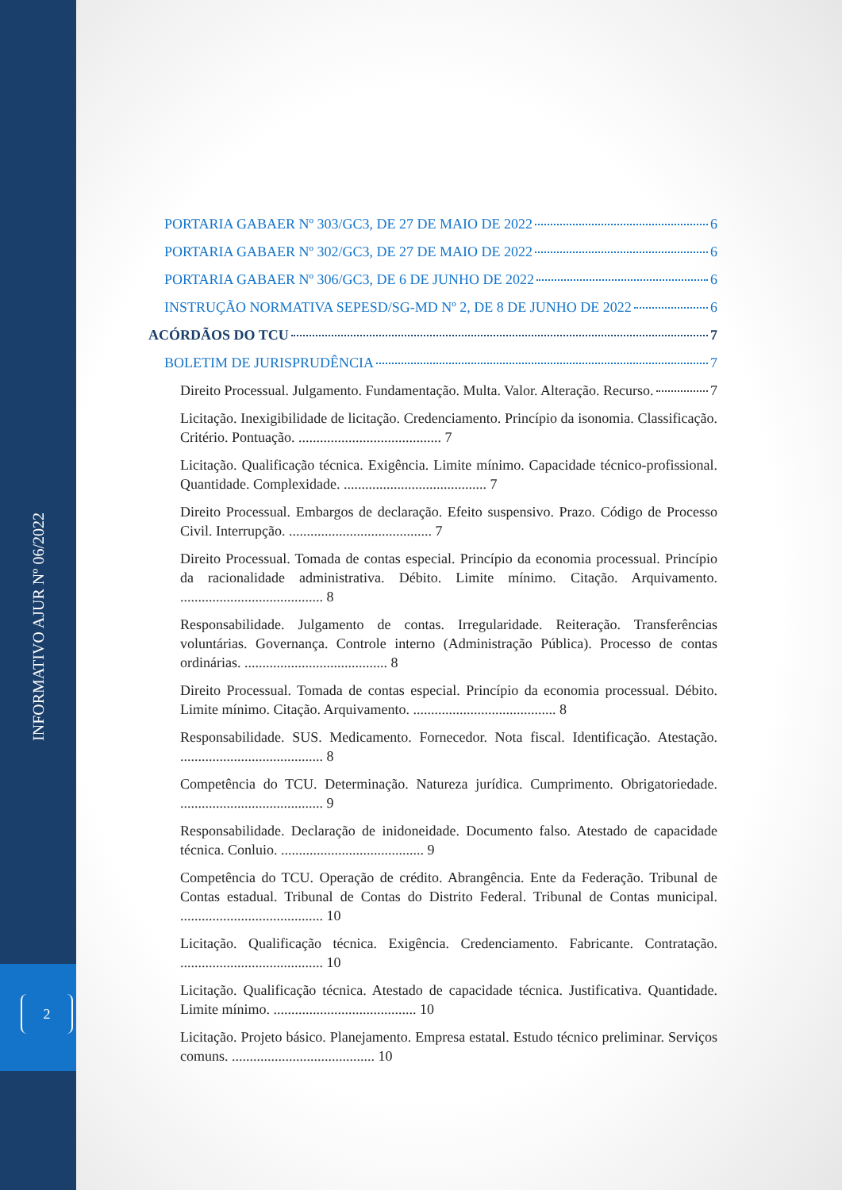INFORMATIVO AJUR Nº 06/2022
2
PORTARIA GABAER Nº 303/GC3, DE 27 DE MAIO DE 2022 6
PORTARIA GABAER Nº 302/GC3, DE 27 DE MAIO DE 2022 6
PORTARIA GABAER Nº 306/GC3, DE 6 DE JUNHO DE 2022 6
INSTRUÇÃO NORMATIVA SEPESD/SG-MD Nº 2, DE 8 DE JUNHO DE 2022 6
ACÓRDÃOS DO TCU 7
BOLETIM DE JURISPRUDÊNCIA 7
Direito Processual. Julgamento. Fundamentação. Multa. Valor. Alteração. Recurso. 7
Licitação. Inexigibilidade de licitação. Credenciamento. Princípio da isonomia. Classificação. Critério. Pontuação. ........................................ 7
Licitação. Qualificação técnica. Exigência. Limite mínimo. Capacidade técnico-profissional. Quantidade. Complexidade. ........................................ 7
Direito Processual. Embargos de declaração. Efeito suspensivo. Prazo. Código de Processo Civil. Interrupção. ........................................ 7
Direito Processual. Tomada de contas especial. Princípio da economia processual. Princípio da racionalidade administrativa. Débito. Limite mínimo. Citação. Arquivamento. ........................................ 8
Responsabilidade. Julgamento de contas. Irregularidade. Reiteração. Transferências voluntárias. Governança. Controle interno (Administração Pública). Processo de contas ordinárias. ........................................ 8
Direito Processual. Tomada de contas especial. Princípio da economia processual. Débito. Limite mínimo. Citação. Arquivamento. ........................................ 8
Responsabilidade. SUS. Medicamento. Fornecedor. Nota fiscal. Identificação. Atestação. ........................................ 8
Competência do TCU. Determinação. Natureza jurídica. Cumprimento. Obrigatoriedade. ........................................ 9
Responsabilidade. Declaração de inidoneidade. Documento falso. Atestado de capacidade técnica. Conluio. ........................................ 9
Competência do TCU. Operação de crédito. Abrangência. Ente da Federação. Tribunal de Contas estadual. Tribunal de Contas do Distrito Federal. Tribunal de Contas municipal. ........................................ 10
Licitação. Qualificação técnica. Exigência. Credenciamento. Fabricante. Contratação. ........................................ 10
Licitação. Qualificação técnica. Atestado de capacidade técnica. Justificativa. Quantidade. Limite mínimo. ........................................ 10
Licitação. Projeto básico. Planejamento. Empresa estatal. Estudo técnico preliminar. Serviços comuns. ........................................ 10